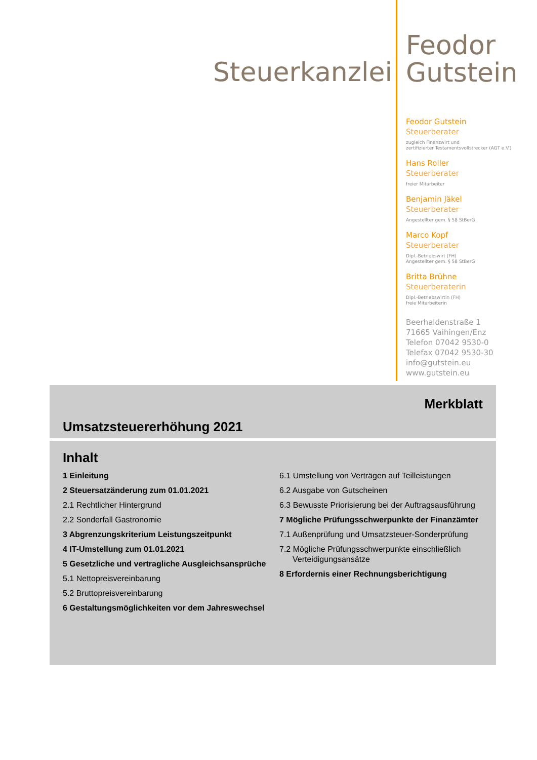Steuerkanzlei
Feodor
Gutstein
Feodor Gutstein
Steuerberater
zugleich Finanzwirt und
zertifizierter Testamentsvollstrecker (AGT e.V.)
Hans Roller
Steuerberater
freier Mitarbeiter
Benjamin Jäkel
Steuerberater
Angestellter gem. § 58 StBerG
Marco Kopf
Steuerberater
Dipl.-Betriebswirt (FH)
Angestellter gem. § 58 StBerG
Britta Brühne
Steuerberaterin
Dipl.-Betriebswirtin (FH)
freie Mitarbeiterin
Beerhaldenstraße 1
71665 Vaihingen/Enz
Telefon 07042 9530-0
Telefax 07042 9530-30
info@gutstein.eu
www.gutstein.eu
Merkblatt
Umsatzsteuererhöhung 2021
Inhalt
1 Einleitung
2 Steuersatzänderung zum 01.01.2021
2.1 Rechtlicher Hintergrund
2.2 Sonderfall Gastronomie
3 Abgrenzungskriterium Leistungszeitpunkt
4 IT-Umstellung zum 01.01.2021
5 Gesetzliche und vertragliche Ausgleichs­ansprüche
5.1 Nettopreisvereinbarung
5.2 Bruttopreisvereinbarung
6 Gestaltungsmöglichkeiten vor dem Jahres­wechsel
6.1 Umstellung von Verträgen auf Teilleistungen
6.2 Ausgabe von Gutscheinen
6.3 Bewusste Priorisierung bei der Auftragsausfüh­rung
7 Mögliche Prüfungsschwerpunkte der Finanzämter
7.1 Außenprüfung und Umsatzsteuer-Sonderprüfung
7.2 Mögliche Prüfungsschwerpunkte einschließlich Verteidigungsansätze
8 Erfordernis einer Rechnungsberichtigung